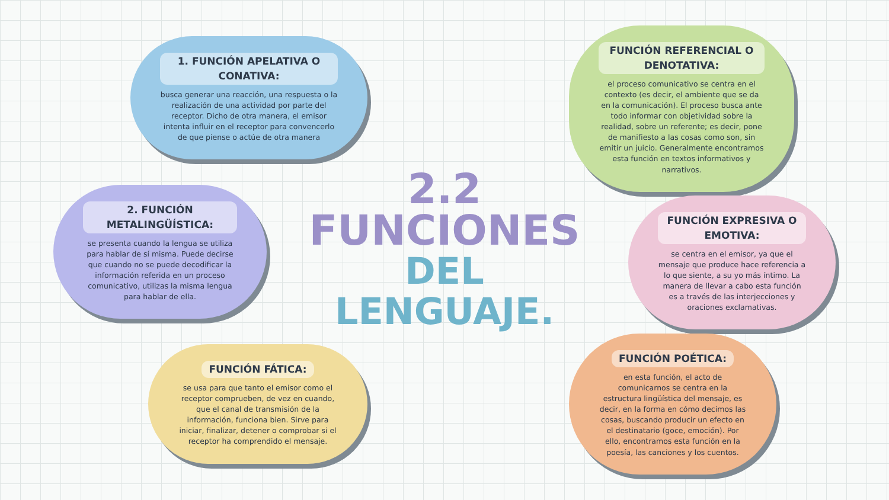1. FUNCIÓN APELATIVA O CONATIVA:
busca generar una reacción, una respuesta o la realización de una actividad por parte del receptor. Dicho de otra manera, el emisor intenta influir en el receptor para convencerlo de que piense o actúe de otra manera
2. FUNCIÓN METALINGÜÍSTICA:
se presenta cuando la lengua se utiliza para hablar de sí misma. Puede decirse que cuando no se puede decodificar la información referida en un proceso comunicativo, utilizas la misma lengua para hablar de ella.
FUNCIÓN FÁTICA:
se usa para que tanto el emisor como el receptor comprueben, de vez en cuando, que el canal de transmisión de la información, funciona bien. Sirve para iniciar, finalizar, detener o comprobar si el receptor ha comprendido el mensaje.
2.2
FUNCIONES
DEL
LENGUAJE.
FUNCIÓN REFERENCIAL O DENOTATIVA:
el proceso comunicativo se centra en el contexto (es decir, el ambiente que se da en la comunicación). El proceso busca ante todo informar con objetividad sobre la realidad, sobre un referente; es decir, pone de manifiesto a las cosas como son, sin emitir un juicio. Generalmente encontramos esta función en textos informativos y narrativos.
FUNCIÓN EXPRESIVA O EMOTIVA:
se centra en el emisor, ya que el mensaje que produce hace referencia a lo que siente, a su yo más íntimo. La manera de llevar a cabo esta función es a través de las interjecciones y oraciones exclamativas.
FUNCIÓN POÉTICA:
en esta función, el acto de comunicarnos se centra en la estructura lingüística del mensaje, es decir, en la forma en cómo decimos las cosas, buscando producir un efecto en el destinatario (goce, emoción). Por ello, encontramos esta función en la poesía, las canciones y los cuentos.